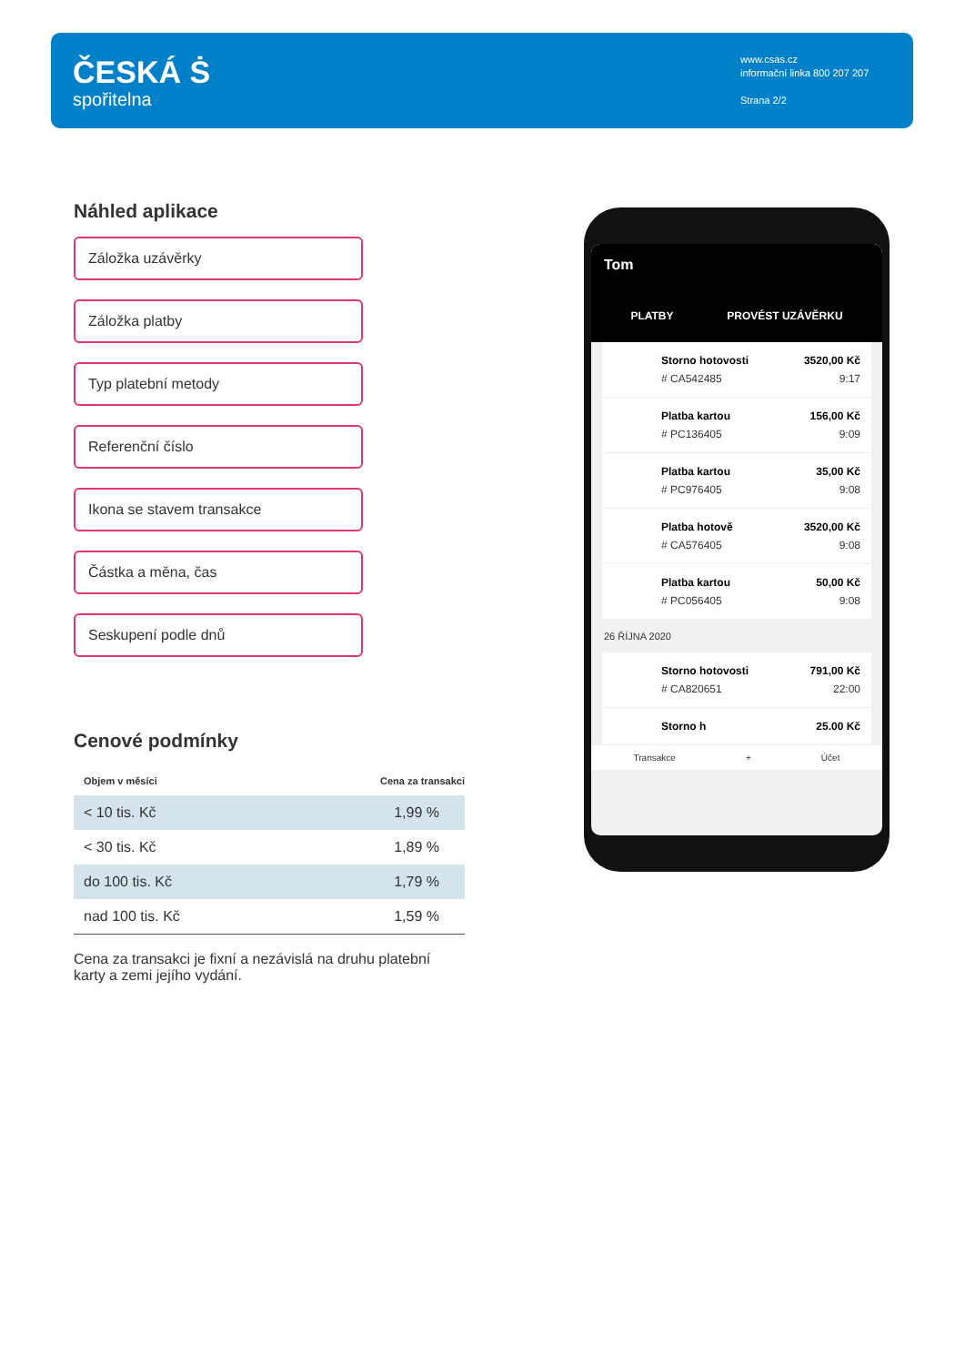ČESKÁ Ṡ
spořitelna
www.csas.cz
informační linka 800 207 207
Strana 2/2
Náhled aplikace
Záložka uzávěrky
Záložka platby
Typ platební metody
Referenční číslo
Ikona se stavem transakce
Částka a měna, čas
Seskupení podle dnů
Cenové podmínky
| Objem v měsíci | Cena za transakci |
| --- | --- |
| < 10 tis. Kč | 1,99 % |
| < 30 tis. Kč | 1,89 % |
| do 100 tis. Kč | 1,79 % |
| nad 100 tis. Kč | 1,59 % |
Cena za transakci je fixní a nezávislá na druhu platební karty a zemi jejího vydání.
Tom
PLATBY PROVÉST UZÁVĚRKU
Storno hotovosti
# CA542485
3520,00 Kč
9:17
Platba kartou
# PC136405
156,00 Kč
9:09
Platba kartou
# PC976405
35,00 Kč
9:08
Platba hotově
# CA576405
3520,00 Kč
9:08
Platba kartou
# PC056405
50,00 Kč
9:08
26 ŘÍJNA 2020
Storno hotovosti
# CA820651
791,00 Kč
22:00
Storno h 25.00 Kč
Transakce + Účet